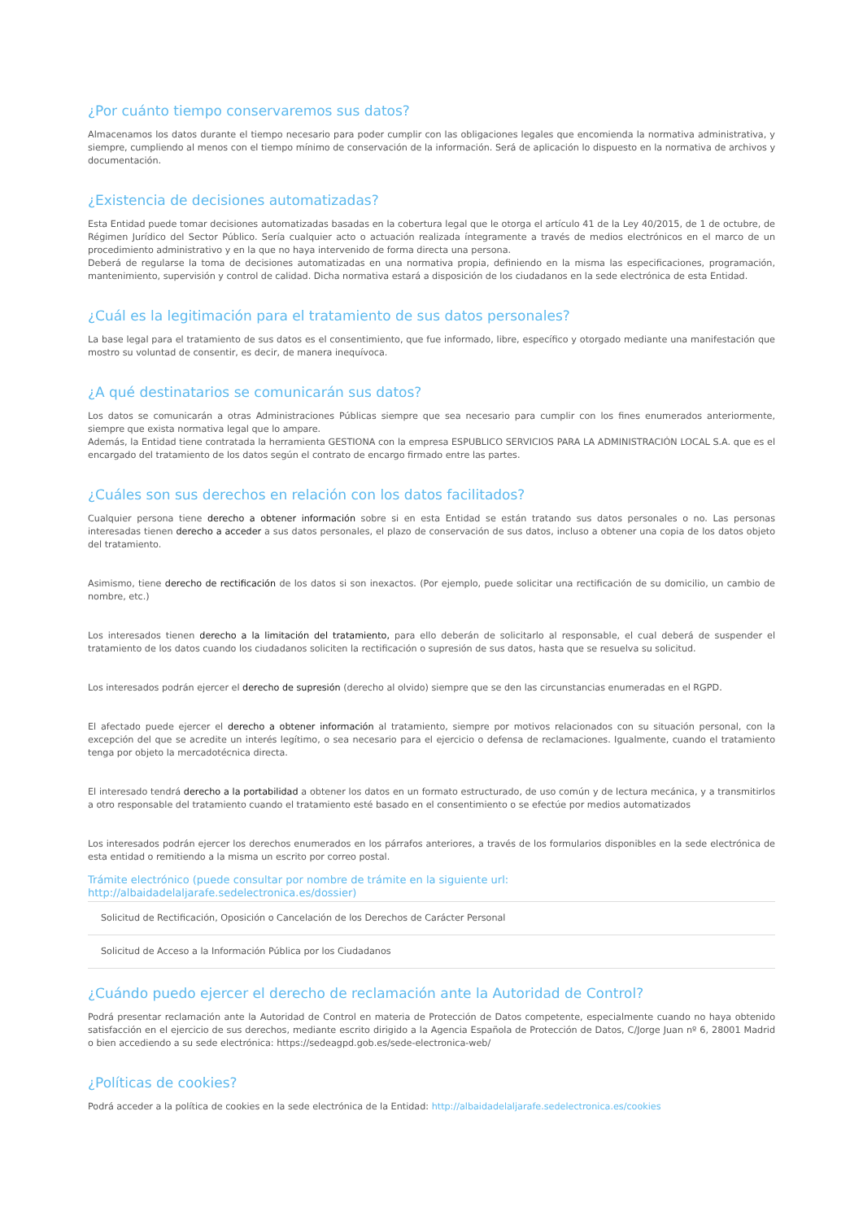¿Por cuánto tiempo conservaremos sus datos?
Almacenamos los datos durante el tiempo necesario para poder cumplir con las obligaciones legales que encomienda la normativa administrativa, y siempre, cumpliendo al menos con el tiempo mínimo de conservación de la información. Será de aplicación lo dispuesto en la normativa de archivos y documentación.
¿Existencia de decisiones automatizadas?
Esta Entidad puede tomar decisiones automatizadas basadas en la cobertura legal que le otorga el artículo 41 de la Ley 40/2015, de 1 de octubre, de Régimen Jurídico del Sector Público. Sería cualquier acto o actuación realizada íntegramente a través de medios electrónicos en el marco de un procedimiento administrativo y en la que no haya intervenido de forma directa una persona.
Deberá de regularse la toma de decisiones automatizadas en una normativa propia, definiendo en la misma las especificaciones, programación, mantenimiento, supervisión y control de calidad. Dicha normativa estará a disposición de los ciudadanos en la sede electrónica de esta Entidad.
¿Cuál es la legitimación para el tratamiento de sus datos personales?
La base legal para el tratamiento de sus datos es el consentimiento, que fue informado, libre, específico y otorgado mediante una manifestación que mostro su voluntad de consentir, es decir, de manera inequívoca.
¿A qué destinatarios se comunicarán sus datos?
Los datos se comunicarán a otras Administraciones Públicas siempre que sea necesario para cumplir con los fines enumerados anteriormente, siempre que exista normativa legal que lo ampare.
Además, la Entidad tiene contratada la herramienta GESTIONA con la empresa ESPUBLICO SERVICIOS PARA LA ADMINISTRACIÓN LOCAL S.A. que es el encargado del tratamiento de los datos según el contrato de encargo firmado entre las partes.
¿Cuáles son sus derechos en relación con los datos facilitados?
Cualquier persona tiene derecho a obtener información sobre si en esta Entidad se están tratando sus datos personales o no. Las personas interesadas tienen derecho a acceder a sus datos personales, el plazo de conservación de sus datos, incluso a obtener una copia de los datos objeto del tratamiento.
Asimismo, tiene derecho de rectificación de los datos si son inexactos. (Por ejemplo, puede solicitar una rectificación de su domicilio, un cambio de nombre, etc.)
Los interesados tienen derecho a la limitación del tratamiento, para ello deberán de solicitarlo al responsable, el cual deberá de suspender el tratamiento de los datos cuando los ciudadanos soliciten la rectificación o supresión de sus datos, hasta que se resuelva su solicitud.
Los interesados podrán ejercer el derecho de supresión (derecho al olvido) siempre que se den las circunstancias enumeradas en el RGPD.
El afectado puede ejercer el derecho a obtener información al tratamiento, siempre por motivos relacionados con su situación personal, con la excepción del que se acredite un interés legítimo, o sea necesario para el ejercicio o defensa de reclamaciones. Igualmente, cuando el tratamiento tenga por objeto la mercadotécnica directa.
El interesado tendrá derecho a la portabilidad a obtener los datos en un formato estructurado, de uso común y de lectura mecánica, y a transmitirlos a otro responsable del tratamiento cuando el tratamiento esté basado en el consentimiento o se efectúe por medios automatizados
Los interesados podrán ejercer los derechos enumerados en los párrafos anteriores, a través de los formularios disponibles en la sede electrónica de esta entidad o remitiendo a la misma un escrito por correo postal.
Trámite electrónico (puede consultar por nombre de trámite en la siguiente url: http://albaidadelaljarafe.sedelectronica.es/dossier)
Solicitud de Rectificación, Oposición o Cancelación de los Derechos de Carácter Personal
Solicitud de Acceso a la Información Pública por los Ciudadanos
¿Cuándo puedo ejercer el derecho de reclamación ante la Autoridad de Control?
Podrá presentar reclamación ante la Autoridad de Control en materia de Protección de Datos competente, especialmente cuando no haya obtenido satisfacción en el ejercicio de sus derechos, mediante escrito dirigido a la Agencia Española de Protección de Datos, C/Jorge Juan nº 6, 28001 Madrid o bien accediendo a su sede electrónica: https://sedeagpd.gob.es/sede-electronica-web/
¿Políticas de cookies?
Podrá acceder a la política de cookies en la sede electrónica de la Entidad: http://albaidadelaljarafe.sedelectronica.es/cookies